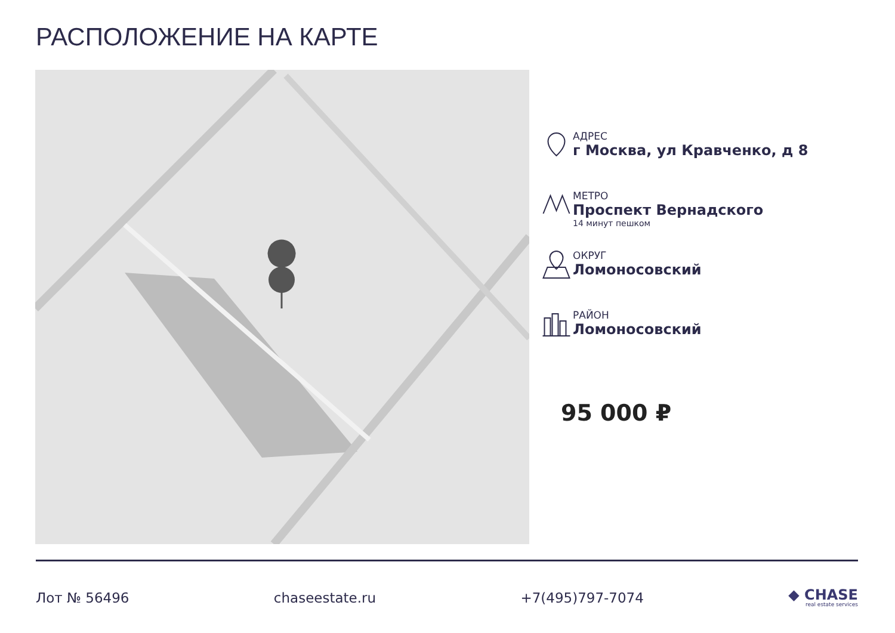РАСПОЛОЖЕНИЕ НА КАРТЕ
АДРЕС
г Москва, ул Кравченко, д 8
МЕТРО
Проспект Вернадского
14 минут пешком
ОКРУГ
Ломоносовский
РАЙОН
Ломоносовский
95 000 ₽
Лот № 56496 chaseestate.ru +7(495)797-7074
◆ CHASE
real estate services